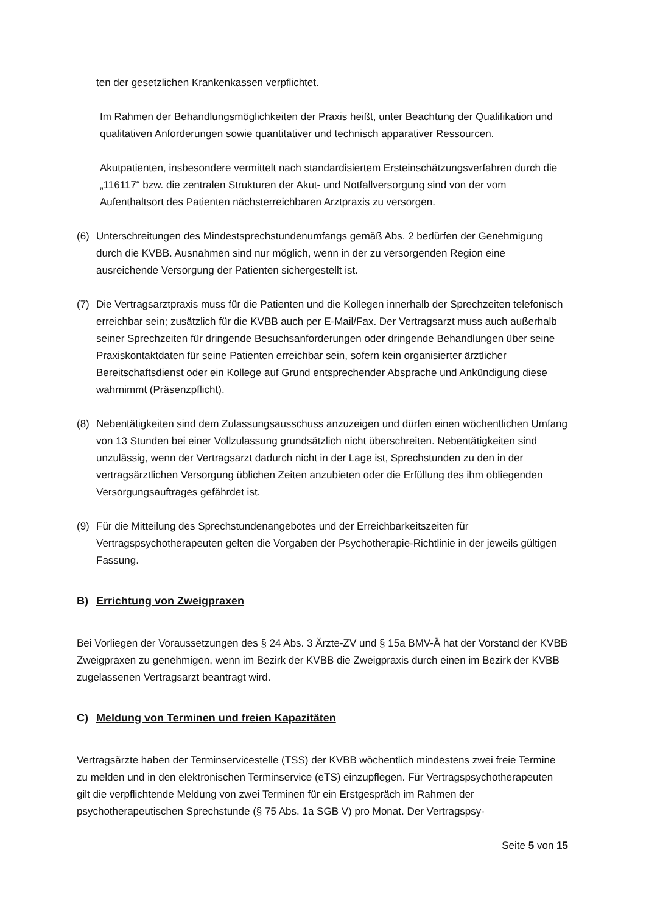ten der gesetzlichen Krankenkassen verpflichtet.
Im Rahmen der Behandlungsmöglichkeiten der Praxis heißt, unter Beachtung der Qualifikation und qualitativen Anforderungen sowie quantitativer und technisch apparativer Ressourcen.
Akutpatienten, insbesondere vermittelt nach standardisiertem Ersteinschätzungsverfahren durch die „116117“ bzw. die zentralen Strukturen der Akut- und Notfallversorgung sind von der vom Aufenthaltsort des Patienten nächsterreichbaren Arztpraxis zu versorgen.
(6) Unterschreitungen des Mindestsprechstundenumfangs gemäß Abs. 2 bedürfen der Genehmigung durch die KVBB. Ausnahmen sind nur möglich, wenn in der zu versorgenden Region eine ausreichende Versorgung der Patienten sichergestellt ist.
(7) Die Vertragsarztpraxis muss für die Patienten und die Kollegen innerhalb der Sprechzeiten telefonisch erreichbar sein; zusätzlich für die KVBB auch per E-Mail/Fax. Der Vertragsarzt muss auch außerhalb seiner Sprechzeiten für dringende Besuchsanforderungen oder dringende Behandlungen über seine Praxiskontaktdaten für seine Patienten erreichbar sein, sofern kein organisierter ärztlicher Bereitschaftsdienst oder ein Kollege auf Grund entsprechender Absprache und Ankündigung diese wahrnimmt (Präsenzpflicht).
(8) Nebentätigkeiten sind dem Zulassungsausschuss anzuzeigen und dürfen einen wöchentlichen Umfang von 13 Stunden bei einer Vollzulassung grundsätzlich nicht überschreiten. Nebentätigkeiten sind unzulässig, wenn der Vertragsarzt dadurch nicht in der Lage ist, Sprechstunden zu den in der vertragsärztlichen Versorgung üblichen Zeiten anzubieten oder die Erfüllung des ihm obliegenden Versorgungsauftrages gefährdet ist.
(9) Für die Mitteilung des Sprechstundenangebotes und der Erreichbarkeitszeiten für Vertragspsychotherapeuten gelten die Vorgaben der Psychotherapie-Richtlinie in der jeweils gültigen Fassung.
B) Errichtung von Zweigpraxen
Bei Vorliegen der Voraussetzungen des § 24 Abs. 3 Ärzte-ZV und § 15a BMV-Ä hat der Vorstand der KVBB Zweigpraxen zu genehmigen, wenn im Bezirk der KVBB die Zweigpraxis durch einen im Bezirk der KVBB zugelassenen Vertragsarzt beantragt wird.
C) Meldung von Terminen und freien Kapazitäten
Vertragsärzte haben der Terminservicestelle (TSS) der KVBB wöchentlich mindestens zwei freie Termine zu melden und in den elektronischen Terminservice (eTS) einzupflegen. Für Vertragspsychotherapeuten gilt die verpflichtende Meldung von zwei Terminen für ein Erstgespräch im Rahmen der psychotherapeutischen Sprechstunde (§ 75 Abs. 1a SGB V) pro Monat. Der Vertragspsy-
Seite 5 von 15